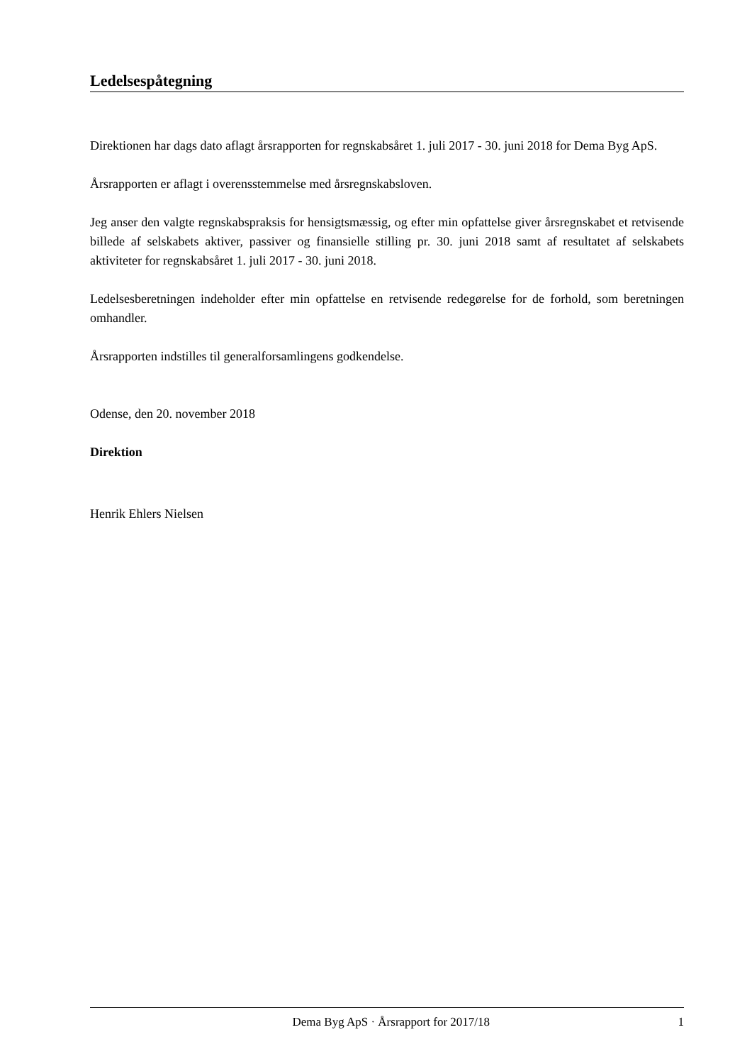Ledelsespåtegning
Direktionen har dags dato aflagt årsrapporten for regnskabsåret 1. juli 2017 - 30. juni 2018 for Dema Byg ApS.
Årsrapporten er aflagt i overensstemmelse med årsregnskabsloven.
Jeg anser den valgte regnskabspraksis for hensigtsmæssig, og efter min opfattelse giver årsregnskabet et retvisende billede af selskabets aktiver, passiver og finansielle stilling pr. 30. juni 2018 samt af resultatet af selskabets aktiviteter for regnskabsåret 1. juli 2017 - 30. juni 2018.
Ledelsesberetningen indeholder efter min opfattelse en retvisende redegørelse for de forhold, som beretningen omhandler.
Årsrapporten indstilles til generalforsamlingens godkendelse.
Odense, den 20. november 2018
Direktion
Henrik Ehlers Nielsen
Dema Byg ApS · Årsrapport for 2017/18 1